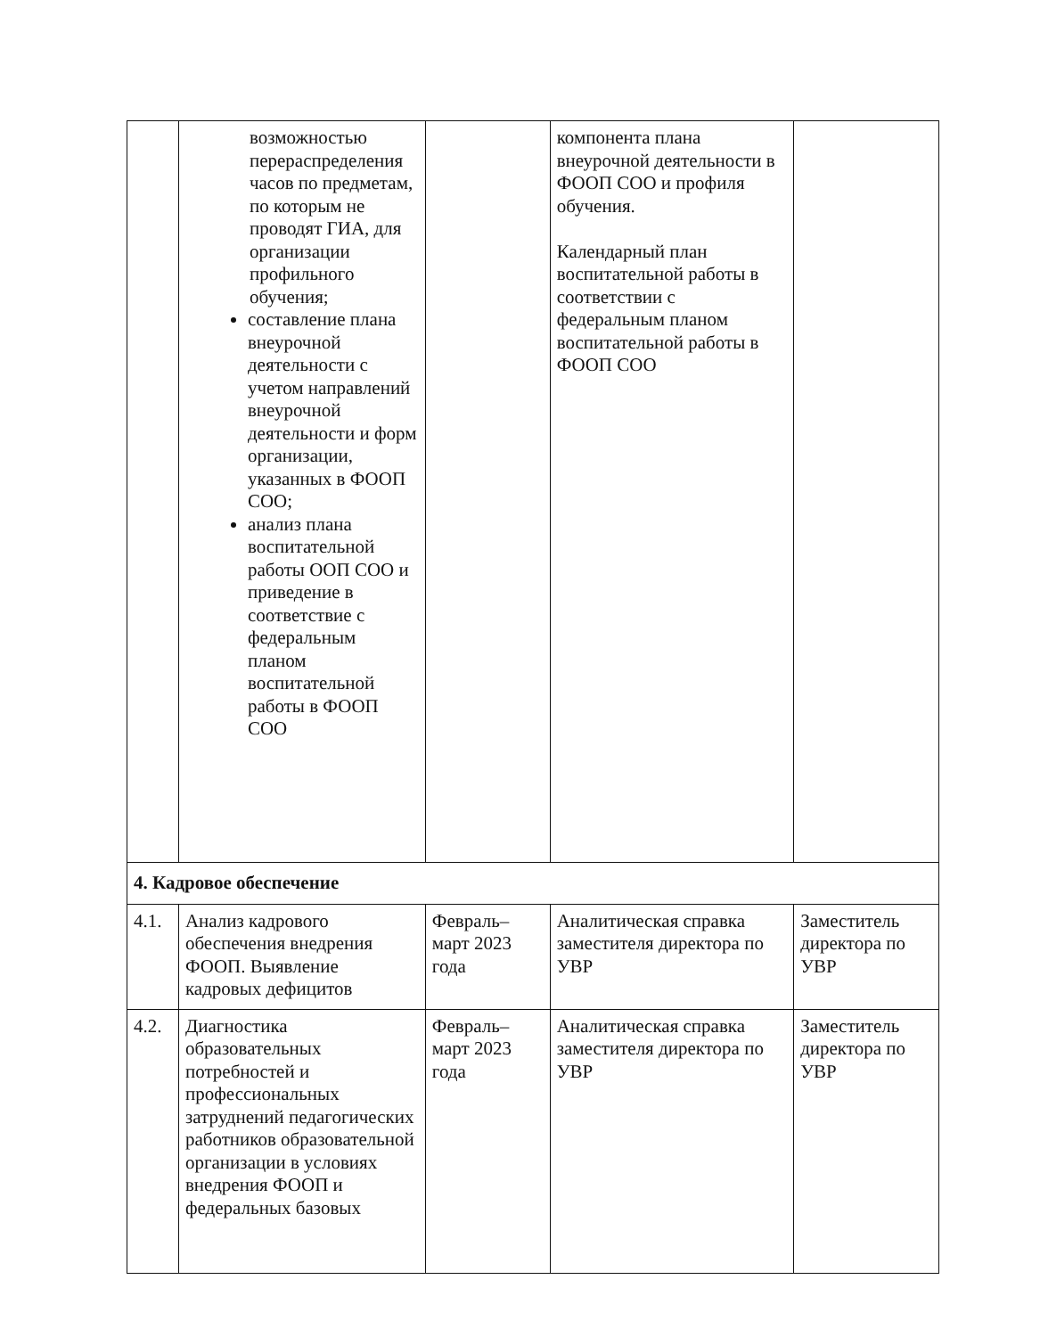| | возможностью перераспределения часов по предметам, по которым не проводят ГИА, для организации профильного обучения; составление плана внеурочной деятельности с учетом направлений внеурочной деятельности и форм организации, указанных в ФООП СОО; анализ плана воспитательной работы ООП СОО и приведение в соответствие с федеральным планом воспитательной работы в ФООП СОО | | компонента плана внеурочной деятельности в ФООП СОО и профиля обучения. Календарный план воспитательной работы в соответствии с федеральным планом воспитательной работы в ФООП СОО | |
| 4. Кадровое обеспечение | | | | |
| 4.1. | Анализ кадрового обеспечения внедрения ФООП. Выявление кадровых дефицитов | Февраль–март 2023 года | Аналитическая справка заместителя директора по УВР | Заместитель директора по УВР |
| 4.2. | Диагностика образовательных потребностей и профессиональных затруднений педагогических работников образовательной организации в условиях внедрения ФООП и федеральных базовых | Февраль–март 2023 года | Аналитическая справка заместителя директора по УВР | Заместитель директора по УВР |